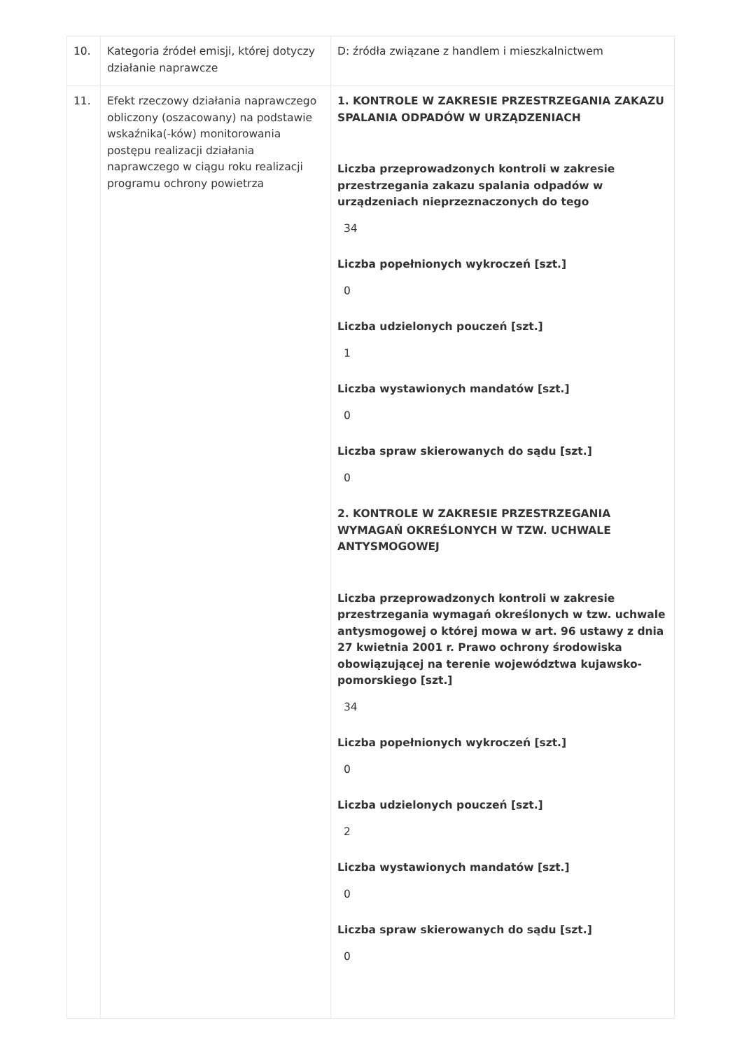| 10. | Kategoria źródeł emisji, której dotyczy działanie naprawcze | D: źródła związane z handlem i mieszkalnictwem |
| 11. | Efekt rzeczowy działania naprawczego obliczony (oszacowany) na podstawie wskaźnika(-ków) monitorowania postępu realizacji działania naprawczego w ciągu roku realizacji programu ochrony powietrza | 1. KONTROLE W ZAKRESIE PRZESTRZEGANIA ZAKAZU SPALANIA ODPADÓW W URZĄDZENIACH Liczba przeprowadzonych kontroli w zakresie przestrzegania zakazu spalania odpadów w urządzeniach nieprzeznaczonych do tego 34 Liczba popełnionych wykroczeń [szt.] 0 Liczba udzielonych pouczeń [szt.] 1 Liczba wystawionych mandatów [szt.] 0 Liczba spraw skierowanych do sądu [szt.] 0 2. KONTROLE W ZAKRESIE PRZESTRZEGANIA WYMAGAŃ OKREŚLONYCH W TZW. UCHWALE ANTYSMOGOWEJ Liczba przeprowadzonych kontroli w zakresie przestrzegania wymagań określonych w tzw. uchwale antysmogowej o której mowa w art. 96 ustawy z dnia 27 kwietnia 2001 r. Prawo ochrony środowiska obowiązującej na terenie województwa kujawsko-pomorskiego [szt.] 34 Liczba popełnionych wykroczeń [szt.] 0 Liczba udzielonych pouczeń [szt.] 2 Liczba wystawionych mandatów [szt.] 0 Liczba spraw skierowanych do sądu [szt.] 0 |